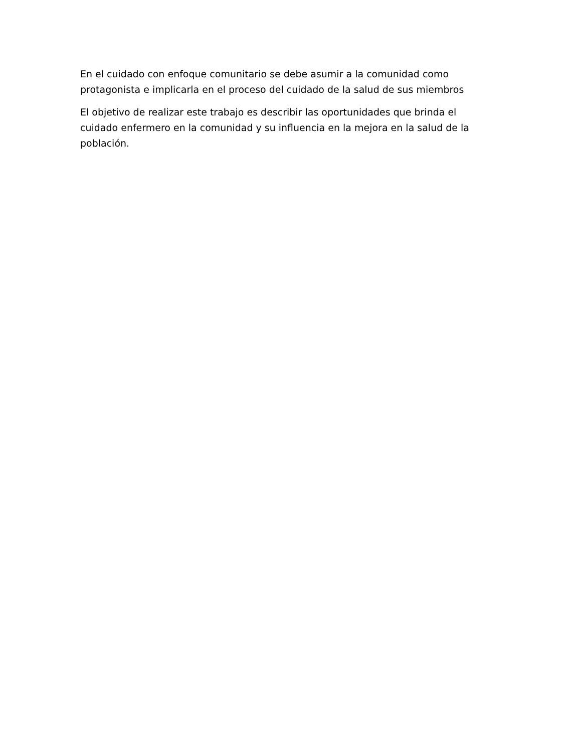En el cuidado con enfoque comunitario se debe asumir a la comunidad como protagonista e implicarla en el proceso del cuidado de la salud de sus miembros
El objetivo de realizar este trabajo es describir las oportunidades que brinda el cuidado enfermero en la comunidad y su influencia en la mejora en la salud de la población.